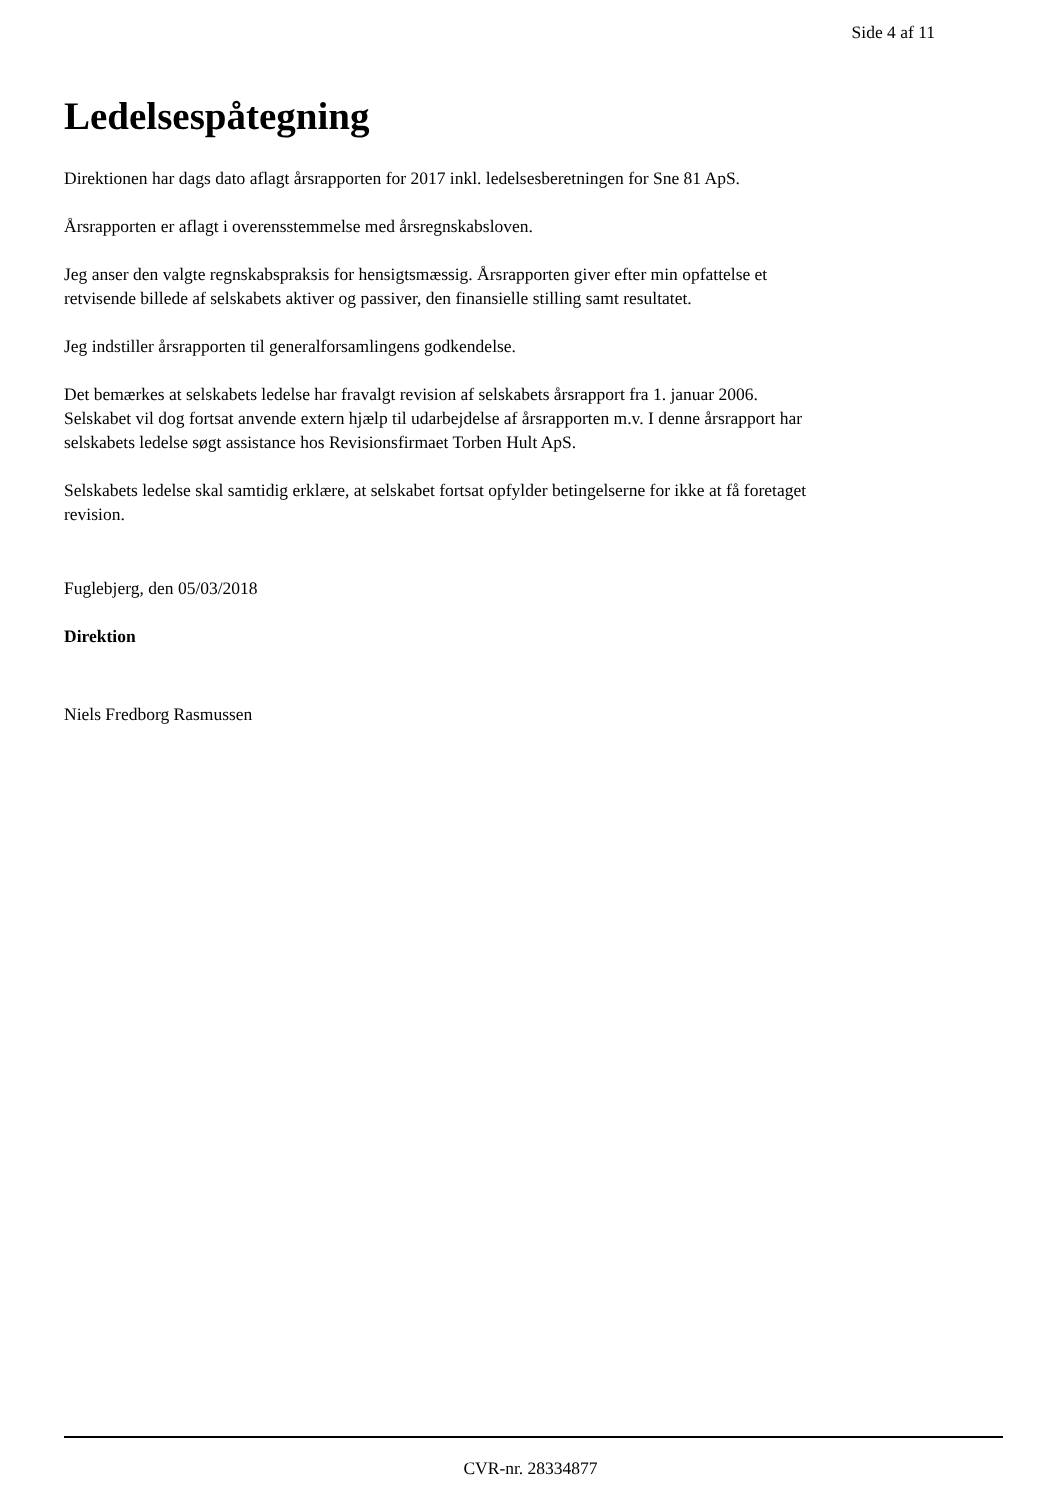Side 4 af 11
Ledelsespåtegning
Direktionen har dags dato aflagt årsrapporten for 2017 inkl. ledelsesberetningen for Sne 81 ApS.
Årsrapporten er aflagt i overensstemmelse med årsregnskabsloven.
Jeg anser den valgte regnskabspraksis for hensigtsmæssig. Årsrapporten giver efter min opfattelse et
retvisende billede af selskabets aktiver og passiver, den finansielle stilling samt resultatet.
Jeg indstiller årsrapporten til generalforsamlingens godkendelse.
Det bemærkes at selskabets ledelse har fravalgt revision af selskabets årsrapport fra 1. januar 2006.
Selskabet vil dog fortsat anvende extern hjælp til udarbejdelse af årsrapporten m.v. I denne årsrapport har
selskabets ledelse søgt assistance hos Revisionsfirmaet Torben Hult ApS.
Selskabets ledelse skal samtidig erklære, at selskabet fortsat opfylder betingelserne for ikke at få foretaget
revision.
Fuglebjerg, den 05/03/2018
Direktion
Niels Fredborg Rasmussen
CVR-nr. 28334877